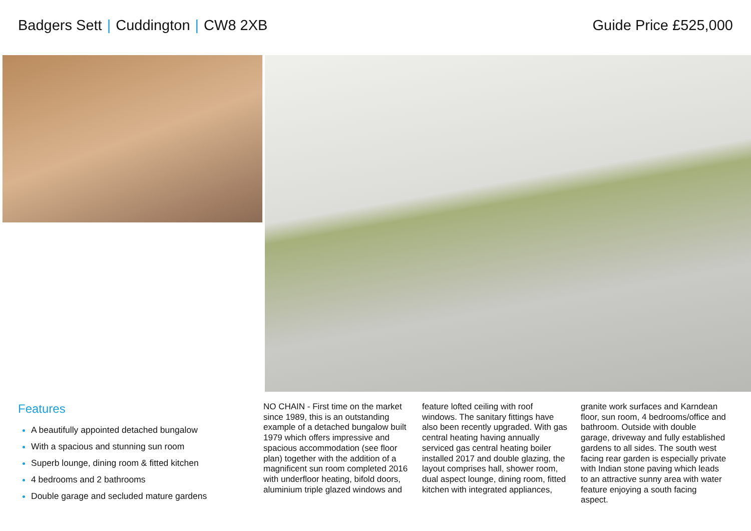Badgers Sett | Cuddington | CW8 2XB
Guide Price £525,000
Features
A beautifully appointed detached bungalow
With a spacious and stunning sun room
Superb lounge, dining room & fitted kitchen
4 bedrooms and 2 bathrooms
Double garage and secluded mature gardens
NO CHAIN - First time on the market since 1989, this is an outstanding example of a detached bungalow built 1979 which offers impressive and spacious accommodation (see floor plan) together with the addition of a magnificent sun room completed 2016 with underfloor heating, bifold doors, aluminium triple glazed windows and
feature lofted ceiling with roof windows. The sanitary fittings have also been recently upgraded. With gas central heating having annually serviced gas central heating boiler installed 2017 and double glazing, the layout comprises hall, shower room, dual aspect lounge, dining room, fitted kitchen with integrated appliances,
granite work surfaces and Karndean floor, sun room, 4 bedrooms/office and bathroom. Outside with double garage, driveway and fully established gardens to all sides. The south west facing rear garden is especially private with Indian stone paving which leads to an attractive sunny area with water feature enjoying a south facing aspect.